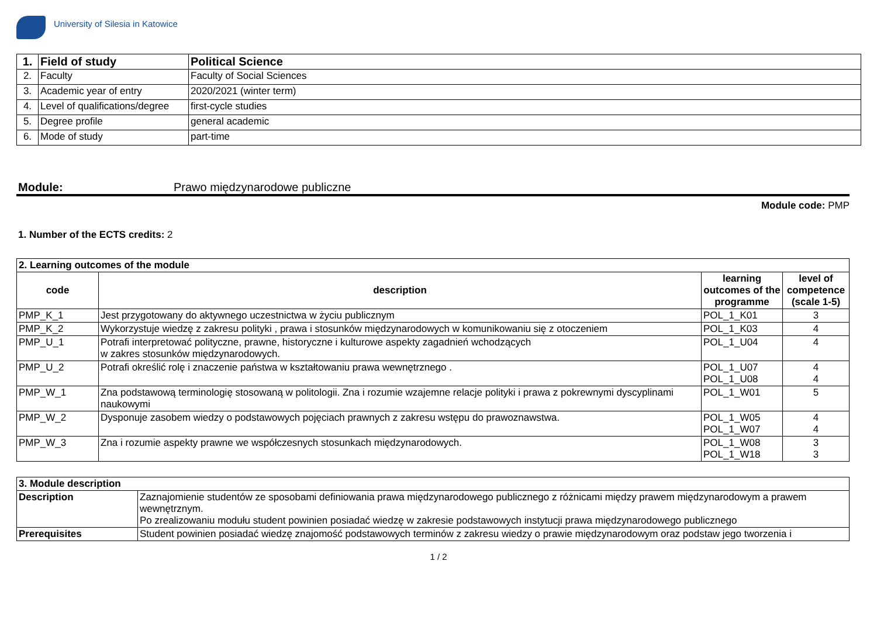University of Silesia in Katowice
| 1. | Field of study | Political Science |
| 2. | Faculty | Faculty of Social Sciences |
| 3. | Academic year of entry | 2020/2021 (winter term) |
| 4. | Level of qualifications/degree | first-cycle studies |
| 5. | Degree profile | general academic |
| 6. | Mode of study | part-time |
Module: Prawo międzynarodowe publiczne
Module code: PMP
1. Number of the ECTS credits: 2
| 2. Learning outcomes of the module | | | |
| --- | --- | --- | --- |
| code | description | learning outcomes of the programme | level of competence (scale 1-5) |
| PMP_K_1 | Jest przygotowany do aktywnego uczestnictwa w życiu publicznym | POL_1_K01 | 3 |
| PMP_K_2 | Wykorzystuje wiedzę z zakresu polityki , prawa i stosunków międzynarodowych w komunikowaniu się z otoczeniem | POL_1_K03 | 4 |
| PMP_U_1 | Potrafi interpretować polityczne, prawne, historyczne i kulturowe aspekty zagadnień wchodzących w zakres stosunków międzynarodowych. | POL_1_U04 | 4 |
| PMP_U_2 | Potrafi określić rolę i znaczenie państwa w kształtowaniu prawa wewnętrznego . | POL_1_U07 POL_1_U08 | 4 4 |
| PMP_W_1 | Zna podstawową terminologię stosowaną w politologii. Zna i rozumie wzajemne relacje polityki i prawa z pokrewnymi dyscyplinami naukowymi | POL_1_W01 | 5 |
| PMP_W_2 | Dysponuje zasobem wiedzy o podstawowych pojęciach prawnych z zakresu wstępu do prawoznawstwa. | POL_1_W05 POL_1_W07 | 4 4 |
| PMP_W_3 | Zna i rozumie aspekty prawne we współczesnych stosunkach międzynarodowych. | POL_1_W08 POL_1_W18 | 3 3 |
| 3. Module description | |
| --- | --- |
| Description | Zaznajomienie studentów ze sposobami definiowania prawa międzynarodowego publicznego z różnicami między prawem międzynarodowym a prawem wewnętrznym. Po zrealizowaniu modułu student powinien posiadać wiedzę w zakresie podstawowych instytucji prawa międzynarodowego publicznego |
| Prerequisites | Student powinien posiadać wiedzę znajomość podstawowych terminów z zakresu wiedzy o prawie międzynarodowym oraz podstaw jego tworzenia i |
1 / 2